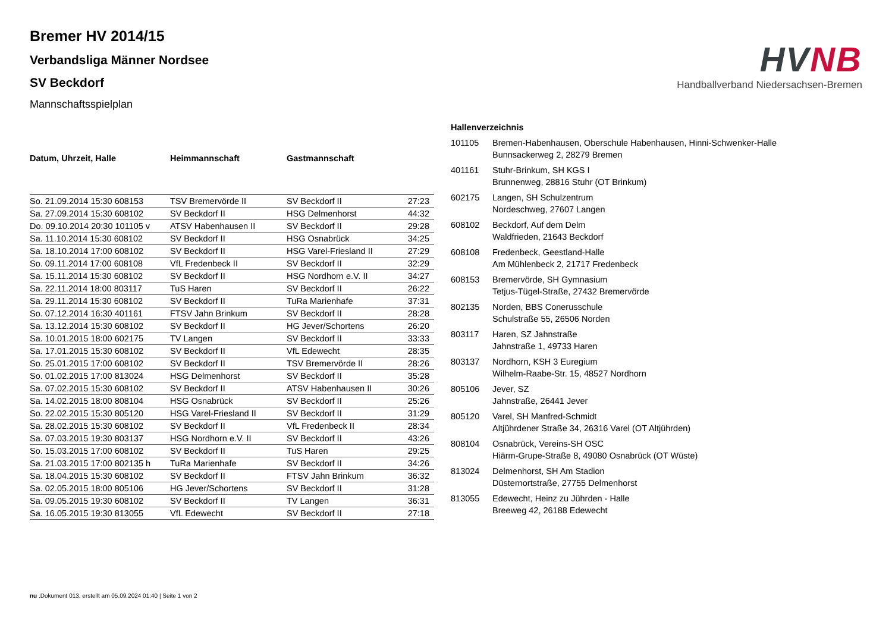Bremer HV 2014/15
Verbandsliga Männer Nordsee
SV Beckdorf
Mannschaftsspielplan
HV NB
Handballverband Niedersachsen-Bremen
| Datum, Uhrzeit, Halle | Heimmannschaft | Gastmannschaft | |
| --- | --- | --- | --- |
| So. 21.09.2014 15:30 608153 | TSV Bremervörde II | SV Beckdorf II | 27:23 |
| Sa. 27.09.2014 15:30 608102 | SV Beckdorf II | HSG Delmenhorst | 44:32 |
| Do. 09.10.2014 20:30 101105 v | ATSV Habenhausen II | SV Beckdorf II | 29:28 |
| Sa. 11.10.2014 15:30 608102 | SV Beckdorf II | HSG Osnabrück | 34:25 |
| Sa. 18.10.2014 17:00 608102 | SV Beckdorf II | HSG Varel-Friesland II | 27:29 |
| So. 09.11.2014 17:00 608108 | VfL Fredenbeck II | SV Beckdorf II | 32:29 |
| Sa. 15.11.2014 15:30 608102 | SV Beckdorf II | HSG Nordhorn e.V. II | 34:27 |
| Sa. 22.11.2014 18:00 803117 | TuS Haren | SV Beckdorf II | 26:22 |
| Sa. 29.11.2014 15:30 608102 | SV Beckdorf II | TuRa Marienhafe | 37:31 |
| So. 07.12.2014 16:30 401161 | FTSV Jahn Brinkum | SV Beckdorf II | 28:28 |
| Sa. 13.12.2014 15:30 608102 | SV Beckdorf II | HG Jever/Schortens | 26:20 |
| Sa. 10.01.2015 18:00 602175 | TV Langen | SV Beckdorf II | 33:33 |
| Sa. 17.01.2015 15:30 608102 | SV Beckdorf II | VfL Edewecht | 28:35 |
| So. 25.01.2015 17:00 608102 | SV Beckdorf II | TSV Bremervörde II | 28:26 |
| So. 01.02.2015 17:00 813024 | HSG Delmenhorst | SV Beckdorf II | 35:28 |
| Sa. 07.02.2015 15:30 608102 | SV Beckdorf II | ATSV Habenhausen II | 30:26 |
| Sa. 14.02.2015 18:00 808104 | HSG Osnabrück | SV Beckdorf II | 25:26 |
| So. 22.02.2015 15:30 805120 | HSG Varel-Friesland II | SV Beckdorf II | 31:29 |
| Sa. 28.02.2015 15:30 608102 | SV Beckdorf II | VfL Fredenbeck II | 28:34 |
| Sa. 07.03.2015 19:30 803137 | HSG Nordhorn e.V. II | SV Beckdorf II | 43:26 |
| So. 15.03.2015 17:00 608102 | SV Beckdorf II | TuS Haren | 29:25 |
| Sa. 21.03.2015 17:00 802135 h | TuRa Marienhafe | SV Beckdorf II | 34:26 |
| Sa. 18.04.2015 15:30 608102 | SV Beckdorf II | FTSV Jahn Brinkum | 36:32 |
| Sa. 02.05.2015 18:00 805106 | HG Jever/Schortens | SV Beckdorf II | 31:28 |
| Sa. 09.05.2015 19:30 608102 | SV Beckdorf II | TV Langen | 36:31 |
| Sa. 16.05.2015 19:30 813055 | VfL Edewecht | SV Beckdorf II | 27:18 |
Hallenverzeichnis
| 101105 | Bremen-Habenhausen, Oberschule Habenhausen, Hinni-Schwenker-Halle Bunnsackerweg 2, 28279 Bremen |
| 401161 | Stuhr-Brinkum, SH KGS I Brunnenweg, 28816 Stuhr (OT Brinkum) |
| 602175 | Langen, SH Schulzentrum Nordeschweg, 27607 Langen |
| 608102 | Beckdorf, Auf dem Delm Waldfrieden, 21643 Beckdorf |
| 608108 | Fredenbeck, Geestland-Halle Am Mühlenbeck 2, 21717 Fredenbeck |
| 608153 | Bremervörde, SH Gymnasium Tetjus-Tügel-Straße, 27432 Bremervörde |
| 802135 | Norden, BBS Conerusschule Schulstraße 55, 26506 Norden |
| 803117 | Haren, SZ Jahnstraße Jahnstraße 1, 49733 Haren |
| 803137 | Nordhorn, KSH 3 Euregium Wilhelm-Raabe-Str. 15, 48527 Nordhorn |
| 805106 | Jever, SZ Jahnstraße, 26441 Jever |
| 805120 | Varel, SH Manfred-Schmidt Altjührdener Straße 34, 26316 Varel (OT Altjührden) |
| 808104 | Osnabrück, Vereins-SH OSC Hiärm-Grupe-Straße 8, 49080 Osnabrück (OT Wüste) |
| 813024 | Delmenhorst, SH Am Stadion Düsternortstraße, 27755 Delmenhorst |
| 813055 | Edewecht, Heinz zu Jührden - Halle Breeweg 42, 26188 Edewecht |
nu .Dokument 013, erstellt am 05.09.2024 01:40 | Seite 1 von 2